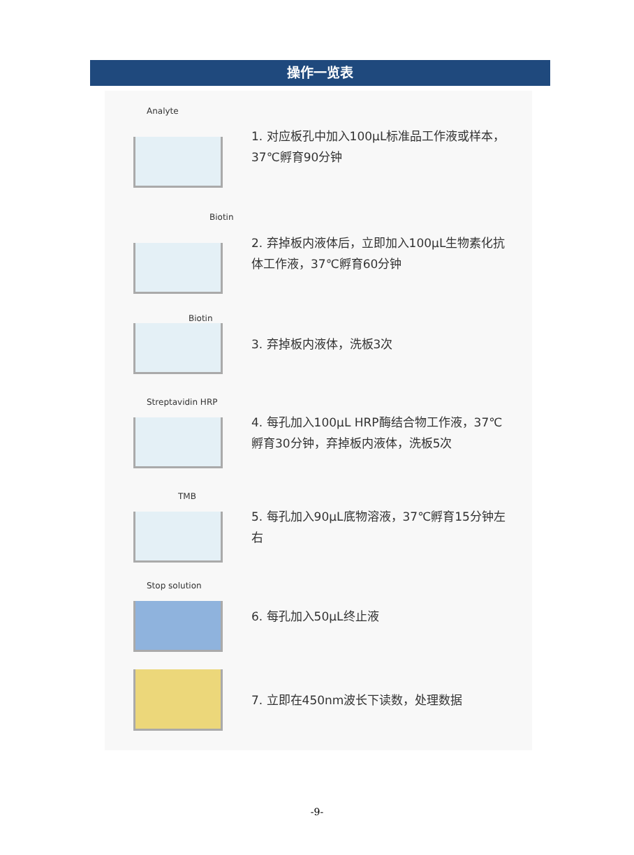操作一览表
Analyte
1. 对应板孔中加入100μL标准品工作液或样本，37℃孵育90分钟
Biotin
2. 弃掉板内液体后，立即加入100μL生物素化抗体工作液，37℃孵育60分钟
Biotin
3. 弃掉板内液体，洗板3次
Streptavidin HRP
4. 每孔加入100μL HRP酶结合物工作液，37℃孵育30分钟，弃掉板内液体，洗板5次
TMB
5. 每孔加入90μL底物溶液，37℃孵育15分钟左右
Stop solution
6. 每孔加入50μL终止液
7. 立即在450nm波长下读数，处理数据
-9-